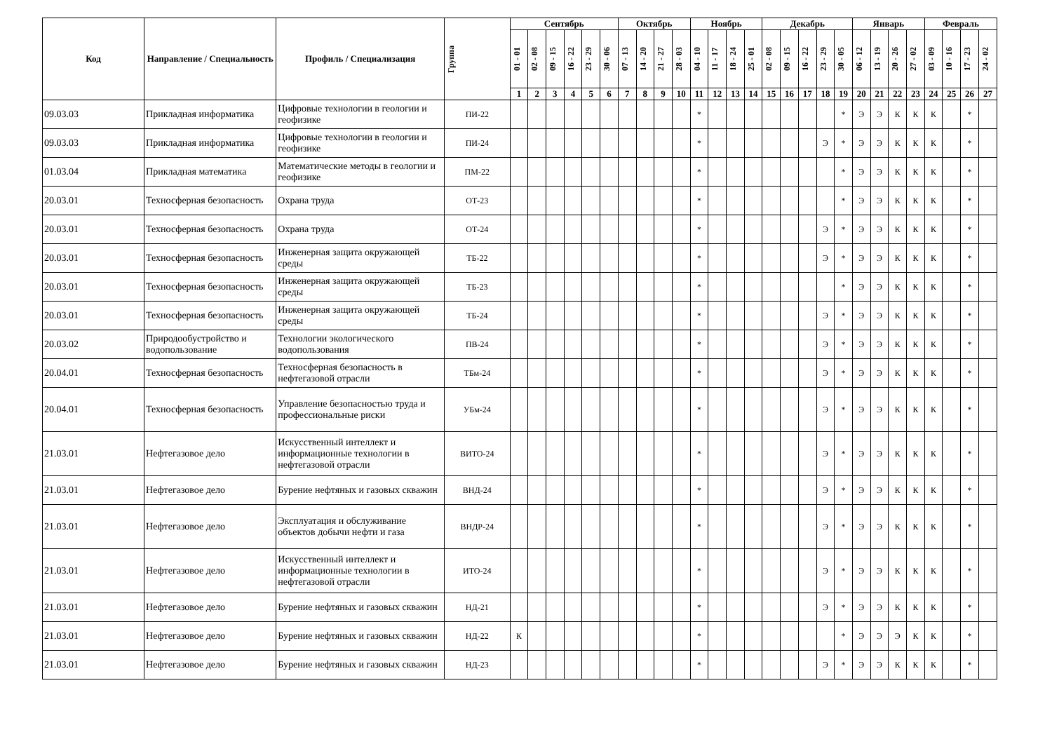| Код | Направление / Специальность | Профиль / Специализация | Группа | Сентябрь | | | | | | Октябрь | | | | Ноябрь | | | | Декабрь | | | | | Январь | | | | Февраль | | | |
| --- | --- | --- | --- | --- | --- | --- | --- | --- | --- | --- | --- | --- | --- | --- | --- | --- | --- | --- | --- | --- | --- | --- | --- | --- | --- | --- | --- | --- | --- | --- |
| | | | | 01 - 01 | 02 - 08 | 09 - 15 | 16 - 22 | 23 - 29 | 30 - 06 | 07 - 13 | 14 - 20 | 21 - 27 | 28 - 03 | 04 - 10 | 11 - 17 | 18 - 24 | 25 - 01 | 02 - 08 | 09 - 15 | 16 - 22 | 23 - 29 | 30 - 05 | 06 - 12 | 13 - 19 | 20 - 26 | 27 - 02 | 03 - 09 | 10 - 16 | 17 - 23 | 24 - 02 |
| | | | | 1 | 2 | 3 | 4 | 5 | 6 | 7 | 8 | 9 | 10 | 11 | 12 | 13 | 14 | 15 | 16 | 17 | 18 | 19 | 20 | 21 | 22 | 23 | 24 | 25 | 26 | 27 |
| 09.03.03 | Прикладная информатика | Цифровые технологии в геологии и геофизике | ПИ-22 | | | | | | | | | | | * | | | | | | | | * | Э | Э | К | К | К | | * | |
| 09.03.03 | Прикладная информатика | Цифровые технологии в геологии и геофизике | ПИ-24 | | | | | | | | | | | * | | | | | | | Э | * | Э | Э | К | К | К | | * | |
| 01.03.04 | Прикладная математика | Математические методы в геологии и геофизике | ПМ-22 | | | | | | | | | | | * | | | | | | | | * | Э | Э | К | К | К | | * | |
| 20.03.01 | Техносферная безопасность | Охрана труда | ОТ-23 | | | | | | | | | | | * | | | | | | | | * | Э | Э | К | К | К | | * | |
| 20.03.01 | Техносферная безопасность | Охрана труда | ОТ-24 | | | | | | | | | | | * | | | | | | | Э | * | Э | Э | К | К | К | | * | |
| 20.03.01 | Техносферная безопасность | Инженерная защита окружающей среды | ТБ-22 | | | | | | | | | | | * | | | | | | | Э | * | Э | Э | К | К | К | | * | |
| 20.03.01 | Техносферная безопасность | Инженерная защита окружающей среды | ТБ-23 | | | | | | | | | | | * | | | | | | | | * | Э | Э | К | К | К | | * | |
| 20.03.01 | Техносферная безопасность | Инженерная защита окружающей среды | ТБ-24 | | | | | | | | | | | * | | | | | | | Э | * | Э | Э | К | К | К | | * | |
| 20.03.02 | Природообустройство и водопользование | Технологии экологического водопользования | ПВ-24 | | | | | | | | | | | * | | | | | | | Э | * | Э | Э | К | К | К | | * | |
| 20.04.01 | Техносферная безопасность | Техносферная безопасность в нефтегазовой отрасли | ТБм-24 | | | | | | | | | | | * | | | | | | | Э | * | Э | Э | К | К | К | | * | |
| 20.04.01 | Техносферная безопасность | Управление безопасностью труда и профессиональные риски | УБм-24 | | | | | | | | | | | * | | | | | | | Э | * | Э | Э | К | К | К | | * | |
| 21.03.01 | Нефтегазовое дело | Искусственный интеллект и информационные технологии в нефтегазовой отрасли | ВИТО-24 | | | | | | | | | | | * | | | | | | | Э | * | Э | Э | К | К | К | | * | |
| 21.03.01 | Нефтегазовое дело | Бурение нефтяных и газовых скважин | ВНД-24 | | | | | | | | | | | * | | | | | | | Э | * | Э | Э | К | К | К | | * | |
| 21.03.01 | Нефтегазовое дело | Эксплуатация и обслуживание объектов добычи нефти и газа | ВНДР-24 | | | | | | | | | | | * | | | | | | | Э | * | Э | Э | К | К | К | | * | |
| 21.03.01 | Нефтегазовое дело | Искусственный интеллект и информационные технологии в нефтегазовой отрасли | ИТО-24 | | | | | | | | | | | * | | | | | | | Э | * | Э | Э | К | К | К | | * | |
| 21.03.01 | Нефтегазовое дело | Бурение нефтяных и газовых скважин | НД-21 | | | | | | | | | | | * | | | | | | | Э | * | Э | Э | К | К | К | | * | |
| 21.03.01 | Нефтегазовое дело | Бурение нефтяных и газовых скважин | НД-22 | К | | | | | | | | | | * | | | | | | | | * | Э | Э | Э | К | К | | * | |
| 21.03.01 | Нефтегазовое дело | Бурение нефтяных и газовых скважин | НД-23 | | | | | | | | | | | * | | | | | | | Э | * | Э | Э | К | К | К | | * | |